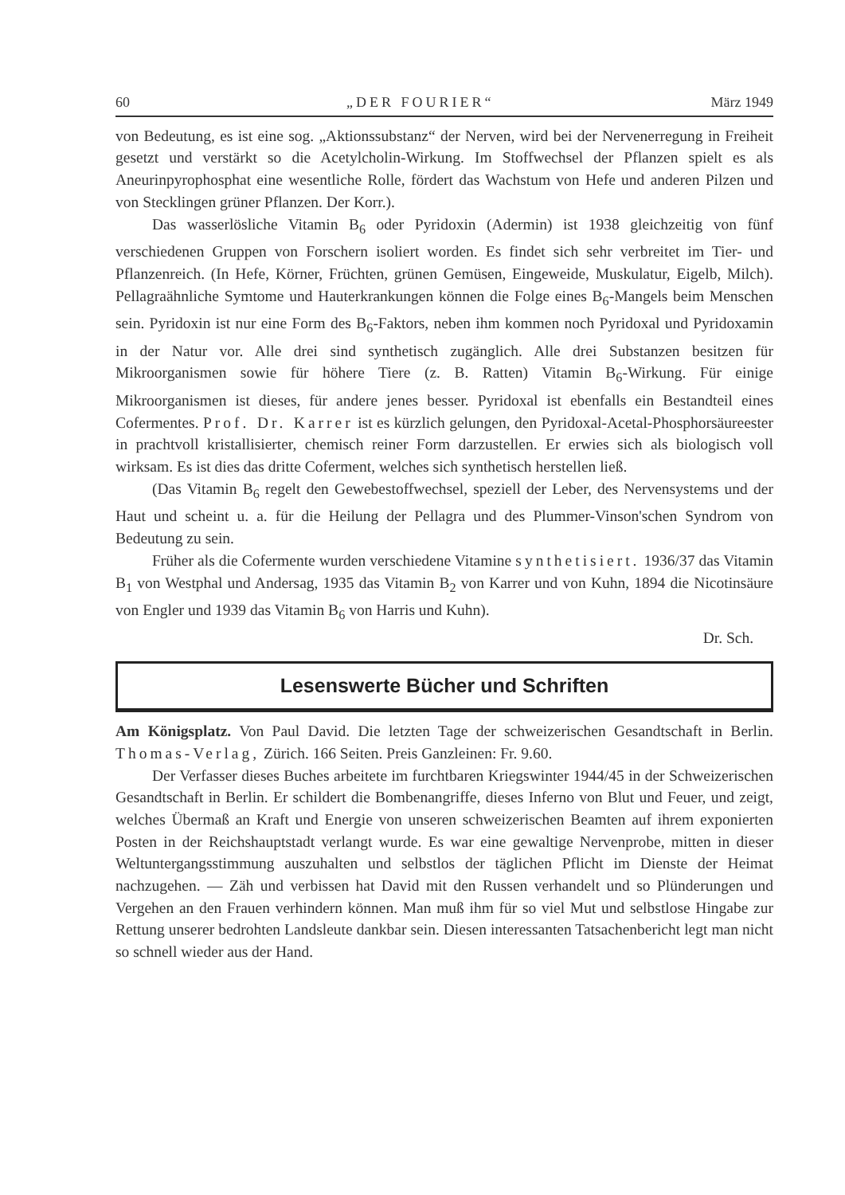60 „DER FOURIER“März 1949
von Bedeutung, es ist eine sog. „Aktionssubstanz“ der Nerven, wird bei der Nervenerregung in Freiheit gesetzt und verstärkt so die Acetylcholin-Wirkung. Im Stoffwechsel der Pflanzen spielt es als Aneurinpyrophosphat eine wesentliche Rolle, fördert das Wachstum von Hefe und anderen Pilzen und von Stecklingen grüner Pflanzen. Der Korr.).
Das wasserlösliche Vitamin B<sub>6</sub> oder Pyridoxin (Adermin) ist 1938 gleichzeitig von fünf verschiedenen Gruppen von Forschern isoliert worden. Es findet sich sehr verbreitet im Tier- und Pflanzenreich. (In Hefe, Körner, Früchten, grünen Gemüsen, Eingeweide, Muskulatur, Eigelb, Milch). Pellagraähnliche Symtome und Hauterkrankungen können die Folge eines B<sub>6</sub>-Mangels beim Menschen sein. Pyridoxin ist nur eine Form des B<sub>6</sub>-Faktors, neben ihm kommen noch Pyridoxal und Pyridoxamin in der Natur vor. Alle drei sind synthetisch zugänglich. Alle drei Substanzen besitzen für Mikroorganismen sowie für höhere Tiere (z. B. Ratten) Vitamin B<sub>6</sub>-Wirkung. Für einige Mikroorganismen ist dieses, für andere jenes besser. Pyridoxal ist ebenfalls ein Bestandteil eines Cofermentes. Prof. Dr. Karrer ist es kürzlich gelungen, den Pyridoxal-Acetal-Phosphorsäureester in prachtvoll kristallisierter, chemisch reiner Form darzustellen. Er erwies sich als biologisch voll wirksam. Es ist dies das dritte Coferment, welches sich synthetisch herstellen ließ.
(Das Vitamin B<sub>6</sub> regelt den Gewebestoffwechsel, speziell der Leber, des Nervensystems und der Haut und scheint u. a. für die Heilung der Pellagra und des Plummer-Vinson'schen Syndrom von Bedeutung zu sein.
Früher als die Cofermente wurden verschiedene Vitamine synthetisiert. 1936/37 das Vitamin B<sub>1</sub> von Westphal und Andersag, 1935 das Vitamin B<sub>2</sub> von Karrer und von Kuhn, 1894 die Nicotinsäure von Engler und 1939 das Vitamin B<sub>6</sub> von Harris und Kuhn).
Dr. Sch.
Lesenswerte Bücher und Schriften
Am Königsplatz. Von Paul David. Die letzten Tage der schweizerischen Gesandtschaft in Berlin. Thomas-Verlag, Zürich. 166 Seiten. Preis Ganzleinen: Fr. 9.60.
Der Verfasser dieses Buches arbeitete im furchtbaren Kriegswinter 1944/45 in der Schweizerischen Gesandtschaft in Berlin. Er schildert die Bombenangriffe, dieses Inferno von Blut und Feuer, und zeigt, welches Übermaß an Kraft und Energie von unseren schweizerischen Beamten auf ihrem exponierten Posten in der Reichshauptstadt verlangt wurde. Es war eine gewaltige Nervenprobe, mitten in dieser Weltuntergangsstimmung auszuhalten und selbstlos der täglichen Pflicht im Dienste der Heimat nachzugehen. — Zäh und verbissen hat David mit den Russen verhandelt und so Plünderungen und Vergehen an den Frauen verhindern können. Man muß ihm für so viel Mut und selbstlose Hingabe zur Rettung unserer bedrohten Landsleute dankbar sein. Diesen interessanten Tatsachenbericht legt man nicht so schnell wieder aus der Hand.